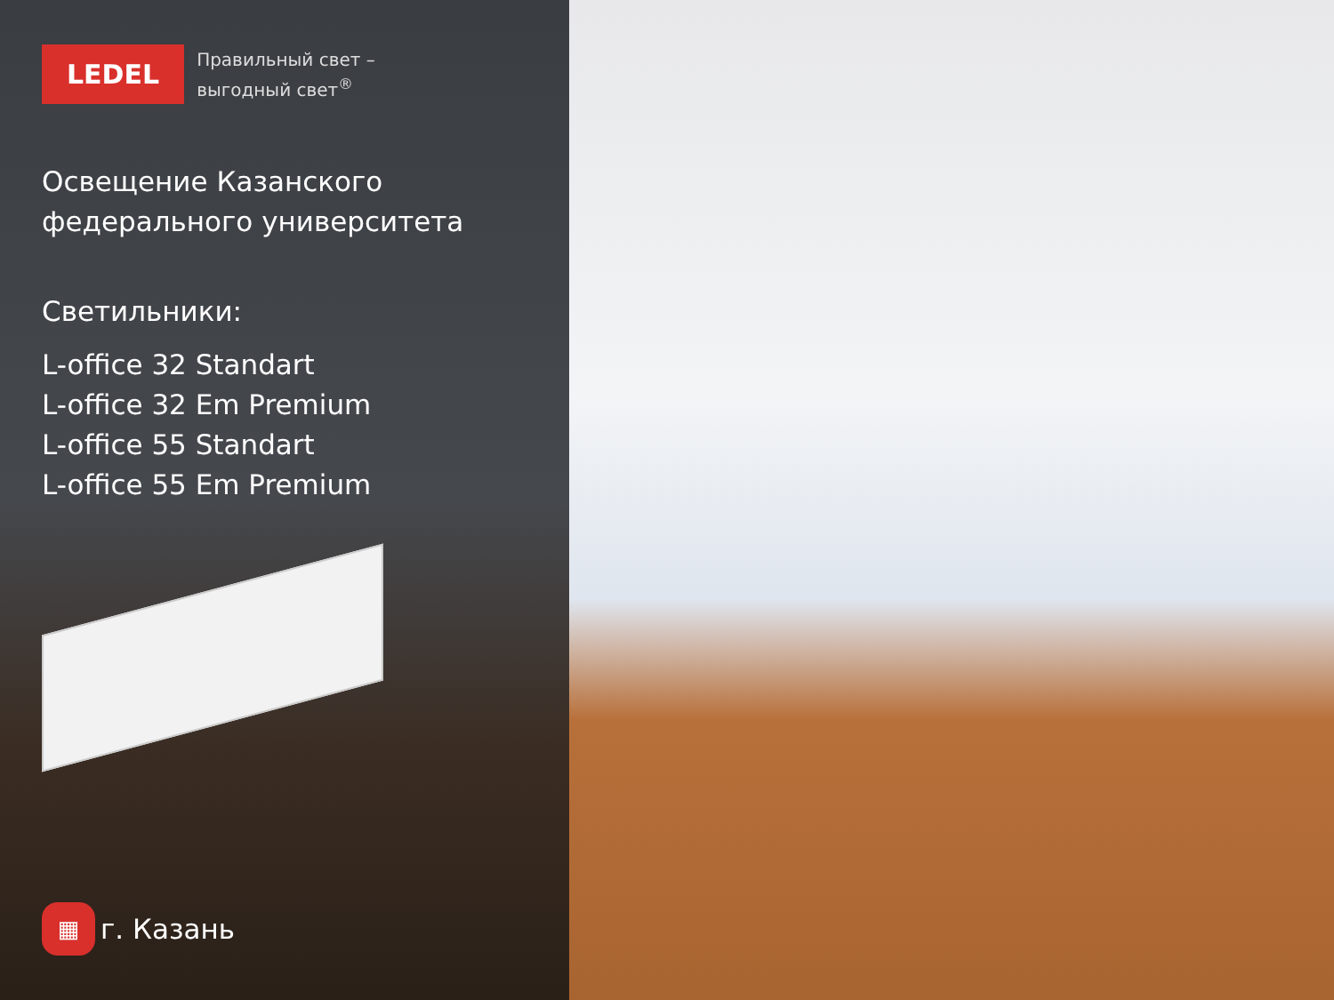LEDEL
Правильный свет –
выгодный свет<sup>®</sup>
Освещение Казанского
федерального университета
Светильники:
L-office 32 Standart
L-office 32 Em Premium
L-office 55 Standart
L-office 55 Em Premium
▦
г. Казань